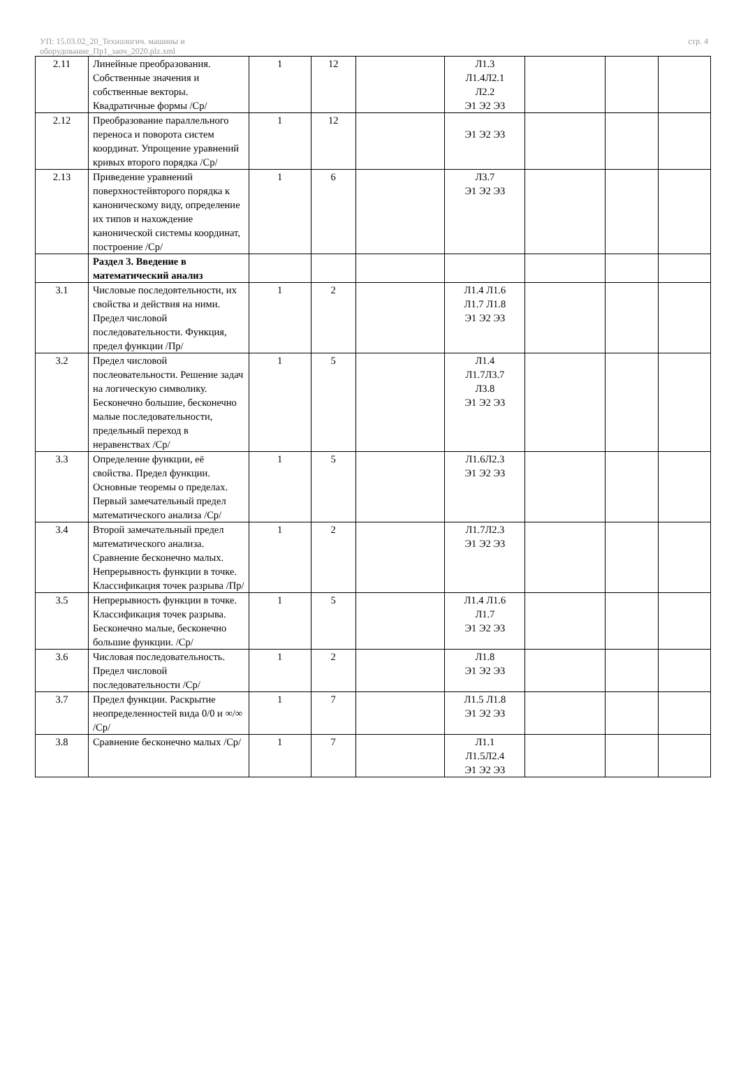УП: 15.03.02_20_Технологич. машины и
оборудование_Пр1_заоч_2020.plz.xml
стр. 4
| 2.11 | Линейные преобразования. Собственные значения и собственные векторы. Квадратичные формы /Ср/ | 1 | 12 | | Л1.3 Л1.4Л2.1 Л2.2 Э1 Э2 Э3 | | | |
| 2.12 | Преобразование параллельного переноса и поворота систем координат. Упрощение уравнений кривых второго порядка /Ср/ | 1 | 12 | | Э1 Э2 Э3 | | | |
| 2.13 | Приведение уравнений поверхностейвторого порядка к каноническому виду, определение их типов и нахождение канонической системы координат, построение /Ср/ | 1 | 6 | | Л3.7 Э1 Э2 Э3 | | | |
| | Раздел 3. Введение в математический анализ | | | | | | | |
| 3.1 | Числовые последовтельности, их свойства и действия на ними. Предел числовой последовательности. Функция, предел функции /Пр/ | 1 | 2 | | Л1.4 Л1.6 Л1.7 Л1.8 Э1 Э2 Э3 | | | |
| 3.2 | Предел числовой послеовательности. Решение задач на логическую символику. Бесконечно большие, бесконечно малые последовательности, предельный переход в неравенствах /Ср/ | 1 | 5 | | Л1.4 Л1.7Л3.7 Л3.8 Э1 Э2 Э3 | | | |
| 3.3 | Определение функции, её свойства. Предел функции. Основные теоремы о пределах. Первый замечательный предел математического анализа /Ср/ | 1 | 5 | | Л1.6Л2.3 Э1 Э2 Э3 | | | |
| 3.4 | Второй замечательный предел математического анализа. Сравнение бесконечно малых. Непрерывность функции в точке. Классификация точек разрыва /Пр/ | 1 | 2 | | Л1.7Л2.3 Э1 Э2 Э3 | | | |
| 3.5 | Непрерывность функции в точке. Классификация точек разрыва. Бесконечно малые, бесконечно большие функции. /Ср/ | 1 | 5 | | Л1.4 Л1.6 Л1.7 Э1 Э2 Э3 | | | |
| 3.6 | Числовая последовательность. Предел числовой последовательности /Ср/ | 1 | 2 | | Л1.8 Э1 Э2 Э3 | | | |
| 3.7 | Предел функции. Раскрытие неопределенностей вида 0/0 и ∞/∞ /Ср/ | 1 | 7 | | Л1.5 Л1.8 Э1 Э2 Э3 | | | |
| 3.8 | Сравнение бесконечно малых /Ср/ | 1 | 7 | | Л1.1 Л1.5Л2.4 Э1 Э2 Э3 | | | |